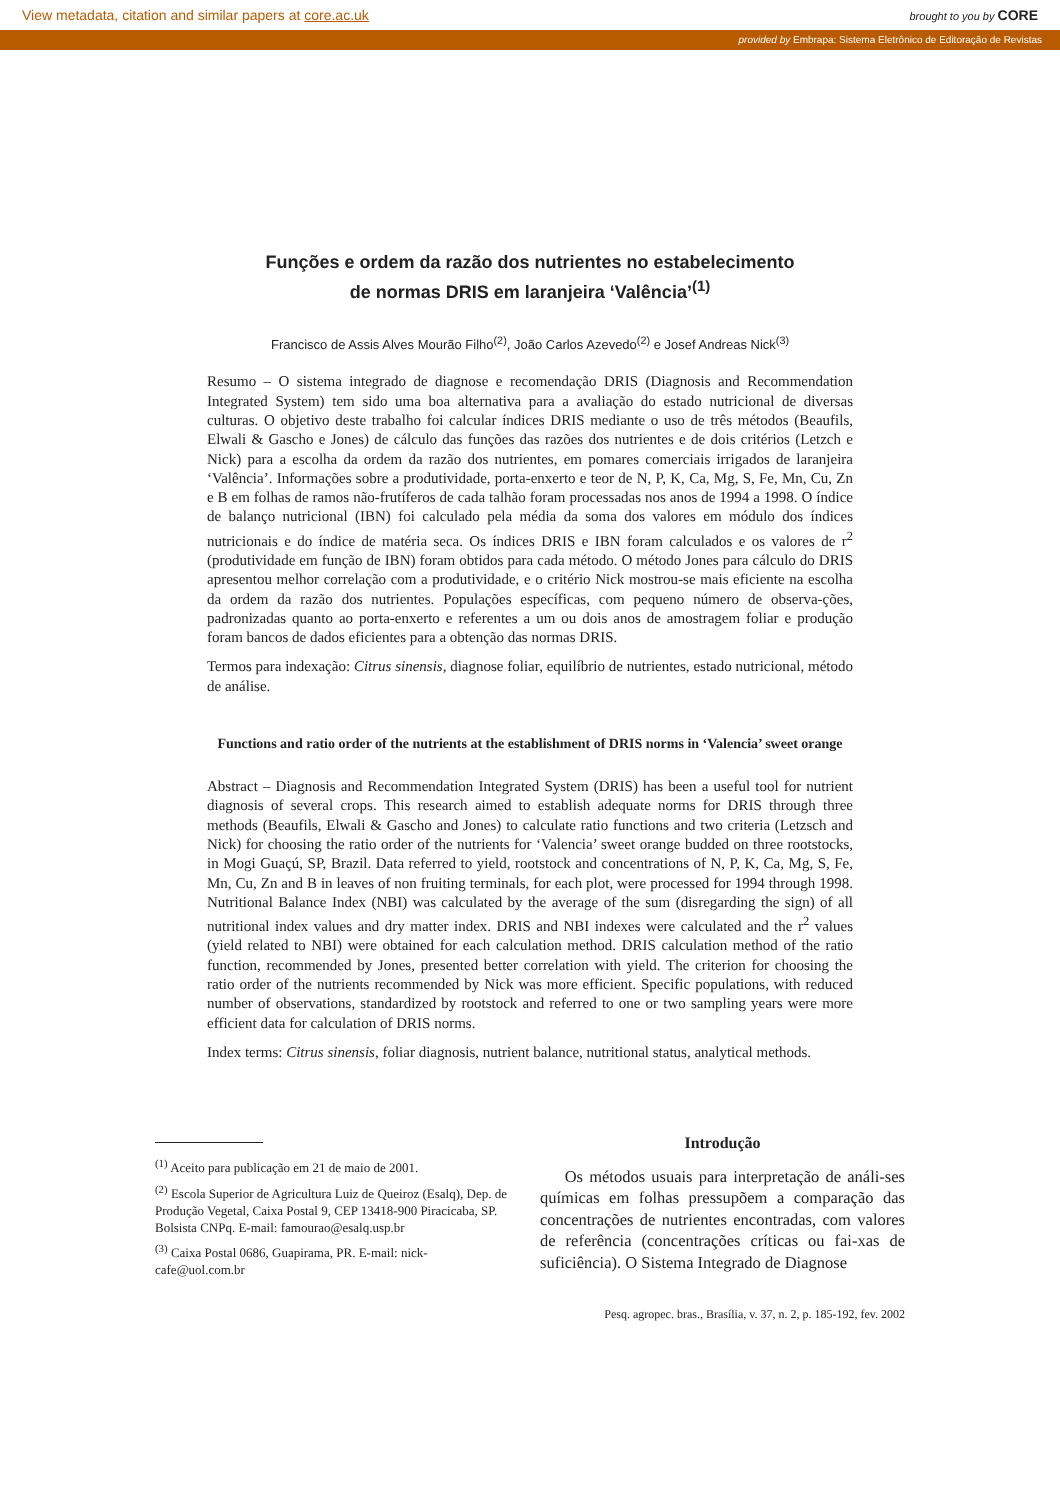View metadata, citation and similar papers at core.ac.uk brought to you by CORE
provided by Embrapa: Sistema Eletrônico de Editoração de Revistas
Funções e ordem da razão dos nutrientes no estabelecimento
de normas DRIS em laranjeira ‘Valência’<sup>(1)</sup>
Francisco de Assis Alves Mourão Filho<sup>(2)</sup>, João Carlos Azevedo<sup>(2)</sup> e Josef Andreas Nick<sup>(3)</sup>
Resumo – O sistema integrado de diagnose e recomendação DRIS (Diagnosis and Recommendation Integrated System) tem sido uma boa alternativa para a avaliação do estado nutricional de diversas culturas. O objetivo deste trabalho foi calcular índices DRIS mediante o uso de três métodos (Beaufils, Elwali & Gascho e Jones) de cálculo das funções das razões dos nutrientes e de dois critérios (Letzch e Nick) para a escolha da ordem da razão dos nutrientes, em pomares comerciais irrigados de laranjeira ‘Valência’. Informações sobre a produtividade, porta-enxerto e teor de N, P, K, Ca, Mg, S, Fe, Mn, Cu, Zn e B em folhas de ramos não-frutíferos de cada talhão foram processadas nos anos de 1994 a 1998. O índice de balanço nutricional (IBN) foi calculado pela média da soma dos valores em módulo dos índices nutricionais e do índice de matéria seca. Os índices DRIS e IBN foram calculados e os valores de r<sup>2</sup> (produtividade em função de IBN) foram obtidos para cada método. O método Jones para cálculo do DRIS apresentou melhor correlação com a produtividade, e o critério Nick mostrou-se mais eficiente na escolha da ordem da razão dos nutrientes. Populações específicas, com pequeno número de observa-ções, padronizadas quanto ao porta-enxerto e referentes a um ou dois anos de amostragem foliar e produção foram bancos de dados eficientes para a obtenção das normas DRIS.
Termos para indexação: Citrus sinensis, diagnose foliar, equilíbrio de nutrientes, estado nutricional, método de análise.
Functions and ratio order of the nutrients at the establishment of DRIS norms in ‘Valencia’ sweet orange
Abstract – Diagnosis and Recommendation Integrated System (DRIS) has been a useful tool for nutrient diagnosis of several crops. This research aimed to establish adequate norms for DRIS through three methods (Beaufils, Elwali & Gascho and Jones) to calculate ratio functions and two criteria (Letzsch and Nick) for choosing the ratio order of the nutrients for ‘Valencia’ sweet orange budded on three rootstocks, in Mogi Guaçú, SP, Brazil. Data referred to yield, rootstock and concentrations of N, P, K, Ca, Mg, S, Fe, Mn, Cu, Zn and B in leaves of non fruiting terminals, for each plot, were processed for 1994 through 1998. Nutritional Balance Index (NBI) was calculated by the average of the sum (disregarding the sign) of all nutritional index values and dry matter index. DRIS and NBI indexes were calculated and the r<sup>2</sup> values (yield related to NBI) were obtained for each calculation method. DRIS calculation method of the ratio function, recommended by Jones, presented better correlation with yield. The criterion for choosing the ratio order of the nutrients recommended by Nick was more efficient. Specific populations, with reduced number of observations, standardized by rootstock and referred to one or two sampling years were more efficient data for calculation of DRIS norms.
Index terms: Citrus sinensis, foliar diagnosis, nutrient balance, nutritional status, analytical methods.
<sup>(1)</sup> Aceito para publicação em 21 de maio de 2001.
<sup>(2)</sup> Escola Superior de Agricultura Luiz de Queiroz (Esalq), Dep. de Produção Vegetal, Caixa Postal 9, CEP 13418-900 Piracicaba, SP. Bolsista CNPq. E-mail: famourao@esalq.usp.br
<sup>(3)</sup> Caixa Postal 0686, Guapirama, PR. E-mail: nick-cafe@uol.com.br
Introdução
Os métodos usuais para interpretação de análi-ses químicas em folhas pressupõem a comparação das concentrações de nutrientes encontradas, com valores de referência (concentrações críticas ou fai-xas de suficiência). O Sistema Integrado de Diagnose
Pesq. agropec. bras., Brasília, v. 37, n. 2, p. 185-192, fev. 2002